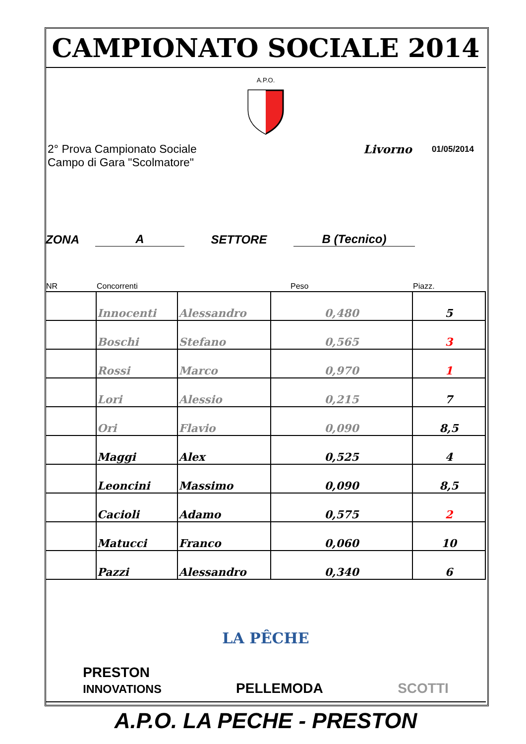CAMPIONATO SOCIALE 2014
A.P.O.
2° Prova Campionato Sociale
Campo di Gara "Scolmatore"
Livorno
01/05/2014
ZONA A SETTORE B (Tecnico)
| NR | Concorrenti | | Peso | Piazz. |
| --- | --- | --- | --- | --- |
| | Innocenti | Alessandro | 0,480 | 5 |
| | Boschi | Stefano | 0,565 | 3 |
| | Rossi | Marco | 0,970 | 1 |
| | Lori | Alessio | 0,215 | 7 |
| | Ori | Flavio | 0,090 | 8,5 |
| | Maggi | Alex | 0,525 | 4 |
| | Leoncini | Massimo | 0,090 | 8,5 |
| | Cacioli | Adamo | 0,575 | 2 |
| | Matucci | Franco | 0,060 | 10 |
| | Pazzi | Alessandro | 0,340 | 6 |
LA PÊCHE
PRESTON
INNOVATIONS PELLEMODA SCOTTI
A.P.O. LA PECHE - PRESTON